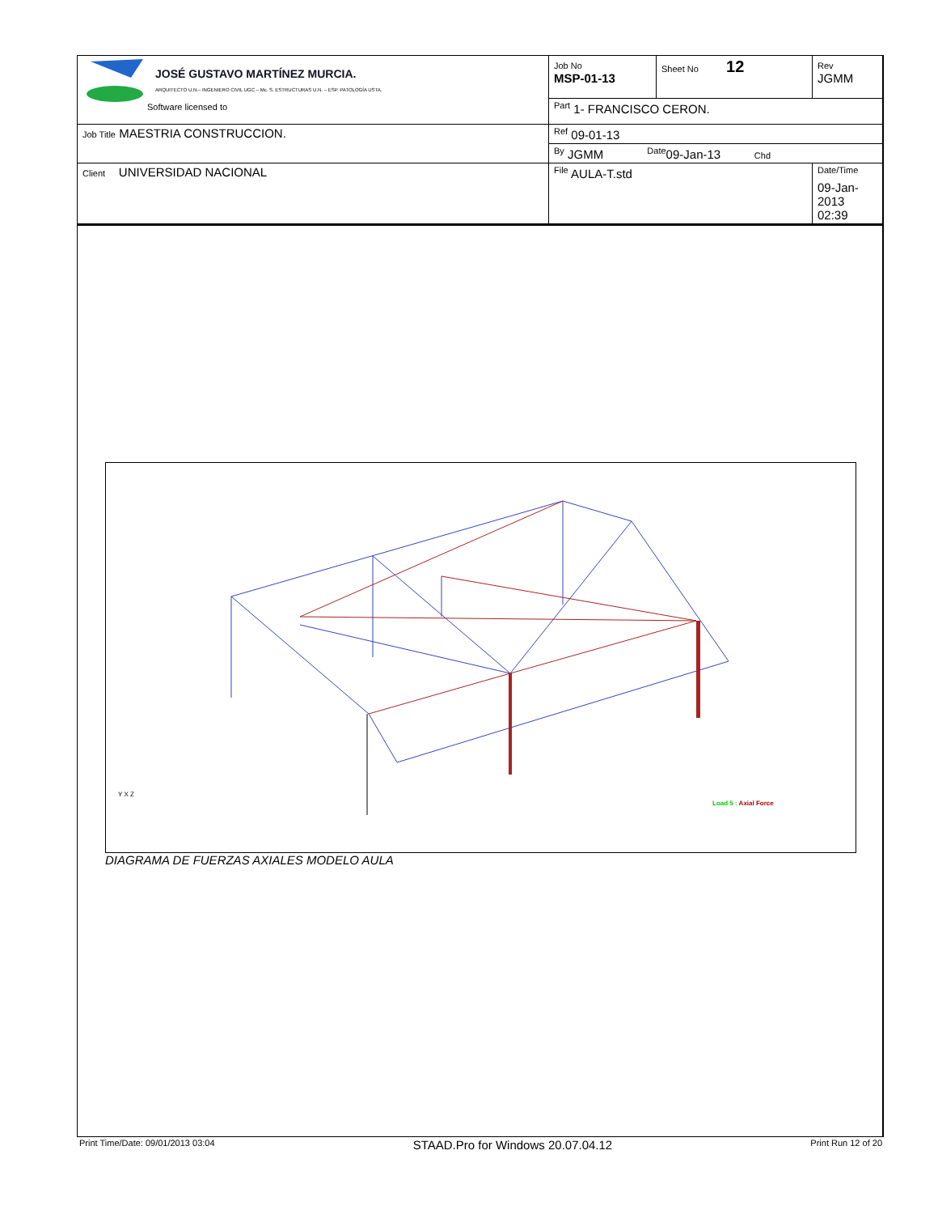| JOSÉ GUSTAVO MARTÍNEZ MURCIA. ARQUITECTO U.N.– INGENIERO CIVIL UGC – Mc. S. ESTRUCTURAS U.N. – ESP. PATOLOGÍA USTA. Software licensed to | Job No MSP-01-13 | Sheet No 12 | Rev JGMM |
| | <sup>Part</sup> 1- FRANCISCO CERON. | | |
| Job Title MAESTRIA CONSTRUCCION. | <sup>Ref</sup> 09-01-13 | | |
| | <sup>By</sup> JGMM <sup>Date</sup>09-Jan-13 Chd | | |
| Client UNIVERSIDAD NACIONAL | <sup>File</sup> AULA-T.std | | <sup>Date/Time</sup> 09-Jan-2013 02:39 |
Y X Z
Load 5 : Axial Force
DIAGRAMA DE FUERZAS AXIALES MODELO AULA
Print Time/Date: 09/01/2013 03:04 STAAD.Pro for Windows 20.07.04.12 Print Run 12 of 20